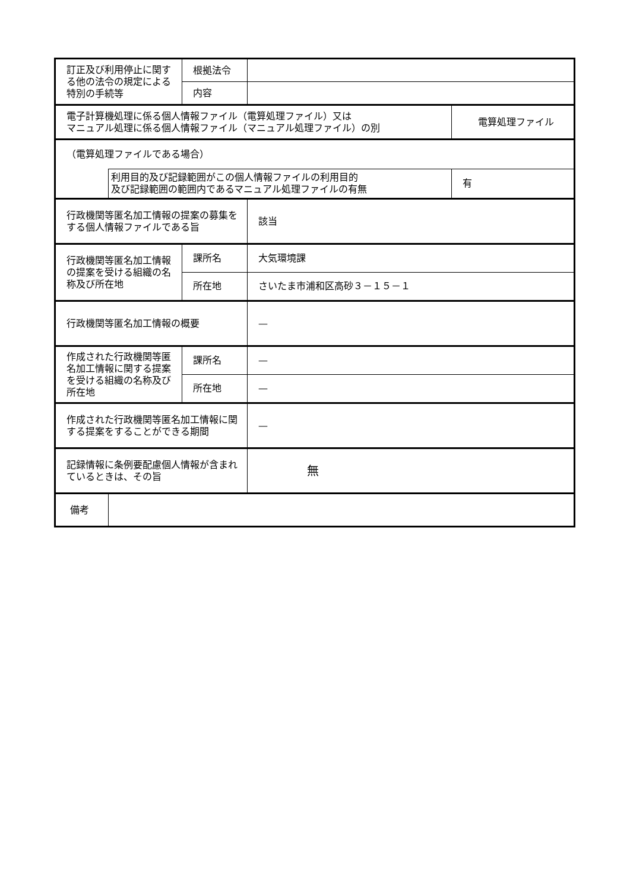| 訂正及び利用停止に関する他の法令の規定による特別の手続等 | | 根拠法令 | | |
| | | 内容 | | |
| 電子計算機処理に係る個人情報ファイル（電算処理ファイル）又は マニュアル処理に係る個人情報ファイル（マニュアル処理ファイル）の別 | | | | 電算処理ファイル |
| （電算処理ファイルである場合） | | | | |
| | 利用目的及び記録範囲がこの個人情報ファイルの利用目的 及び記録範囲の範囲内であるマニュアル処理ファイルの有無 | | | 有 |
| 行政機関等匿名加工情報の提案の募集をする個人情報ファイルである旨 | | | 該当 | |
| 行政機関等匿名加工情報の提案を受ける組織の名称及び所在地 | | 課所名 | 大気環境課 | |
| | | 所在地 | さいたま市浦和区高砂３－１５－１ | |
| 行政機関等匿名加工情報の概要 | | | — | |
| 作成された行政機関等匿名加工情報に関する提案を受ける組織の名称及び所在地 | | 課所名 | — | |
| | | 所在地 | — | |
| 作成された行政機関等匿名加工情報に関する提案をすることができる期間 | | | — | |
| 記録情報に条例要配慮個人情報が含まれているときは、その旨 | | | 無 | |
| 備考 | | | | |